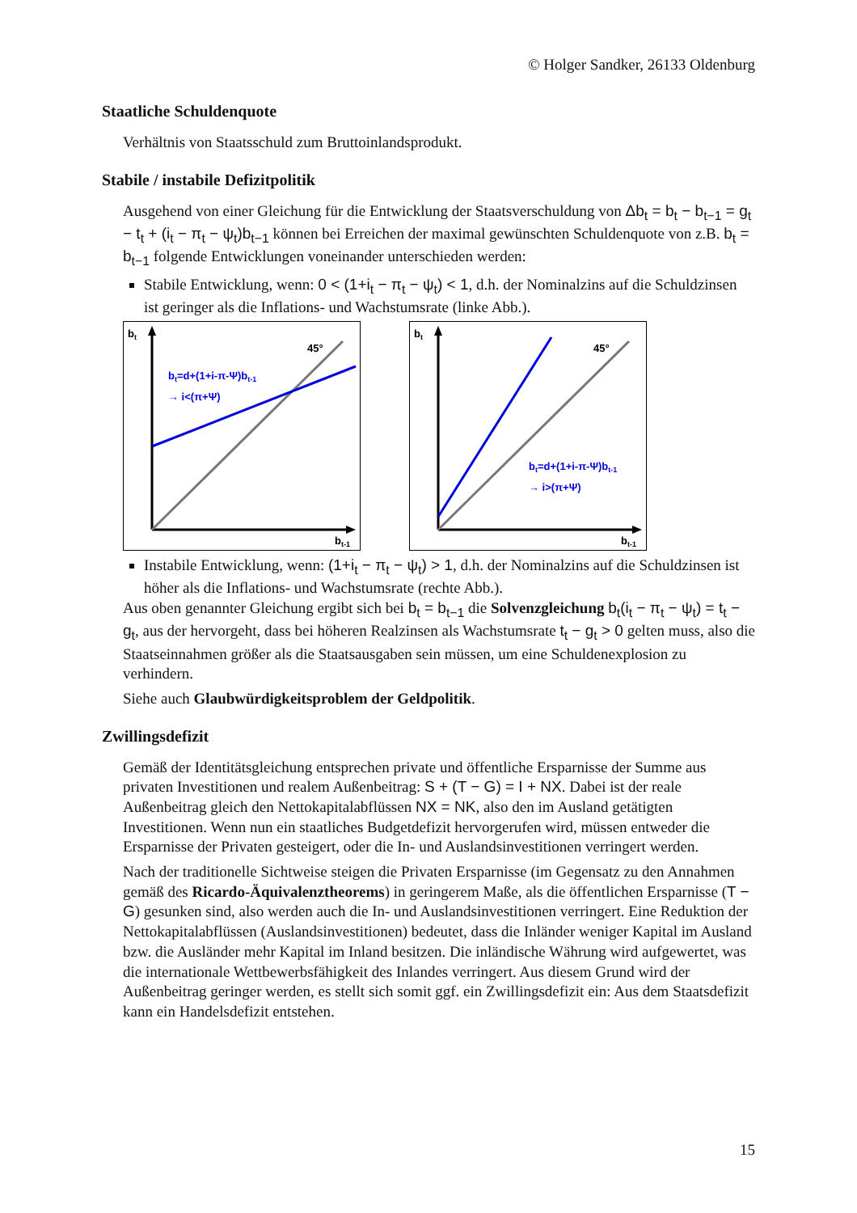© Holger Sandker, 26133 Oldenburg
Staatliche Schuldenquote
Verhältnis von Staatsschuld zum Bruttoinlandsprodukt.
Stabile / instabile Defizitpolitik
Ausgehend von einer Gleichung für die Entwicklung der Staatsverschuldung von Δb<sub>t</sub> = b<sub>t</sub> − b<sub>t−1</sub> = g<sub>t</sub> − t<sub>t</sub> + (i<sub>t</sub> − π<sub>t</sub> − ψ<sub>t</sub>)b<sub>t−1</sub> können bei Erreichen der maximal gewünschten Schuldenquote von z.B. b<sub>t</sub> = b<sub>t−1</sub> folgende Entwicklungen voneinander unterschieden werden:
Stabile Entwicklung, wenn: 0 < (1+i<sub>t</sub> − π<sub>t</sub> − ψ<sub>t</sub>) < 1, d.h. der Nominalzins auf die Schuldzinsen ist geringer als die Inflations- und Wachstumsrate (linke Abb.).
bt
45°
bt=d+(1+i-π-Ψ)bt-1
→ i<(π+Ψ)
bt-1
bt
45°
bt=d+(1+i-π-Ψ)bt-1
→ i>(π+Ψ)
bt-1
Instabile Entwicklung, wenn: (1+i<sub>t</sub> − π<sub>t</sub> − ψ<sub>t</sub>) > 1, d.h. der Nominalzins auf die Schuldzinsen ist höher als die Inflations- und Wachstumsrate (rechte Abb.).
Aus oben genannter Gleichung ergibt sich bei b<sub>t</sub> = b<sub>t−1</sub> die Solvenzgleichung b<sub>t</sub>(i<sub>t</sub> − π<sub>t</sub> − ψ<sub>t</sub>) = t<sub>t</sub> − g<sub>t</sub>, aus der hervorgeht, dass bei höheren Realzinsen als Wachstumsrate t<sub>t</sub> − g<sub>t</sub> > 0 gelten muss, also die Staatseinnahmen größer als die Staatsausgaben sein müssen, um eine Schuldenexplosion zu verhindern.
Siehe auch Glaubwürdigkeitsproblem der Geldpolitik.
Zwillingsdefizit
Gemäß der Identitätsgleichung entsprechen private und öffentliche Ersparnisse der Summe aus privaten Investitionen und realem Außenbeitrag: S + (T − G) = I + NX. Dabei ist der reale Außenbeitrag gleich den Nettokapitalabflüssen NX = NK, also den im Ausland getätigten Investitionen. Wenn nun ein staatliches Budgetdefizit hervorgerufen wird, müssen entweder die Ersparnisse der Privaten gesteigert, oder die In- und Auslandsinvestitionen verringert werden.
Nach der traditionelle Sichtweise steigen die Privaten Ersparnisse (im Gegensatz zu den Annahmen gemäß des Ricardo-Äquivalenztheorems) in geringerem Maße, als die öffentlichen Ersparnisse (T − G) gesunken sind, also werden auch die In- und Auslandsinvestitionen verringert. Eine Reduktion der Nettokapitalabflüssen (Auslandsinvestitionen) bedeutet, dass die Inländer weniger Kapital im Ausland bzw. die Ausländer mehr Kapital im Inland besitzen. Die inländische Währung wird aufgewertet, was die internationale Wettbewerbsfähigkeit des Inlandes verringert. Aus diesem Grund wird der Außenbeitrag geringer werden, es stellt sich somit ggf. ein Zwillingsdefizit ein: Aus dem Staatsdefizit kann ein Handelsdefizit entstehen.
15